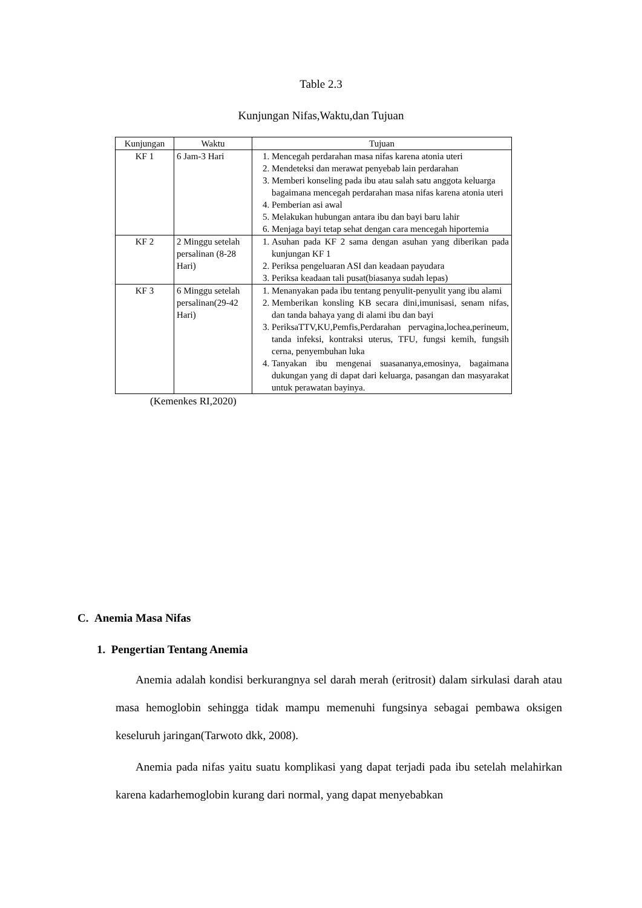Table 2.3
Kunjungan Nifas,Waktu,dan Tujuan
| Kunjungan | Waktu | Tujuan |
| --- | --- | --- |
| KF 1 | 6 Jam-3 Hari | 1. Mencegah perdarahan masa nifas karena atonia uteri 2. Mendeteksi dan merawat penyebab lain perdarahan 3. Memberi konseling pada ibu atau salah satu anggota keluarga bagaimana mencegah perdarahan masa nifas karena atonia uteri 4. Pemberian asi awal 5. Melakukan hubungan antara ibu dan bayi baru lahir 6. Menjaga bayi tetap sehat dengan cara mencegah hiportemia |
| KF 2 | 2 Minggu setelah persalinan (8-28 Hari) | 1. Asuhan pada KF 2 sama dengan asuhan yang diberikan pada kunjungan KF 1 2. Periksa pengeluaran ASI dan keadaan payudara 3. Periksa keadaan tali pusat(biasanya sudah lepas) |
| KF 3 | 6 Minggu setelah persalinan(29-42 Hari) | 1. Menanyakan pada ibu tentang penyulit-penyulit yang ibu alami 2. Memberikan konsling KB secara dini,imunisasi, senam nifas, dan tanda bahaya yang di alami ibu dan bayi 3. PeriksaTTV,KU,Pemfis,Perdarahan pervagina,lochea,perineum, tanda infeksi, kontraksi uterus, TFU, fungsi kemih, fungsih cerna, penyembuhan luka 4. Tanyakan ibu mengenai suasananya,emosinya, bagaimana dukungan yang di dapat dari keluarga, pasangan dan masyarakat untuk perawatan bayinya. |
(Kemenkes RI,2020)
C. Anemia Masa Nifas
1. Pengertian Tentang Anemia
Anemia adalah kondisi berkurangnya sel darah merah (eritrosit) dalam sirkulasi darah atau masa hemoglobin sehingga tidak mampu memenuhi fungsinya sebagai pembawa oksigen keseluruh jaringan(Tarwoto dkk, 2008).
Anemia pada nifas yaitu suatu komplikasi yang dapat terjadi pada ibu setelah melahirkan karena kadarhemoglobin kurang dari normal, yang dapat menyebabkan